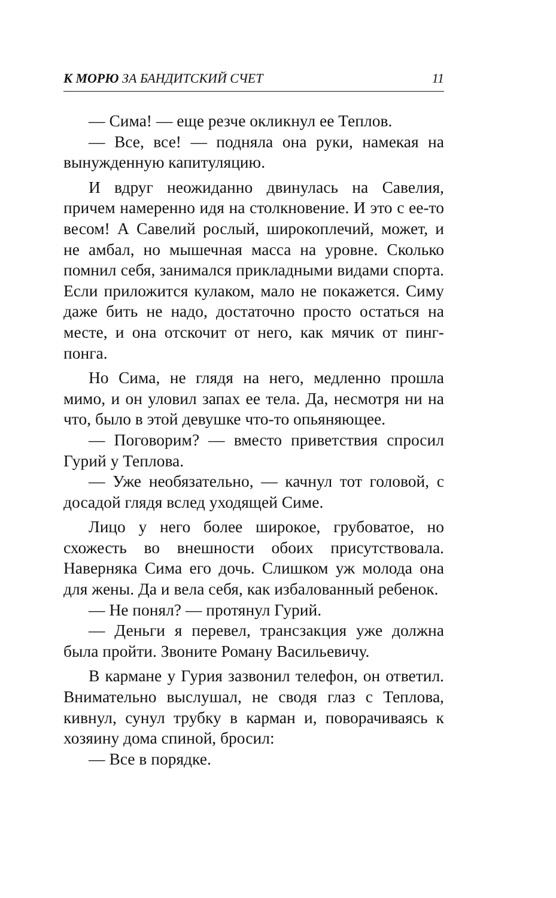К МОРЮ ЗА БАНДИТСКИЙ СЧЕТ 11
— Сима! — еще резче окликнул ее Теплов.
— Все, все! — подняла она руки, намекая на вынужденную капитуляцию.
И вдруг неожиданно двинулась на Савелия, причем намеренно идя на столкновение. И это с ее-то весом! А Савелий рослый, широкоплечий, может, и не амбал, но мышечная масса на уровне. Сколько помнил себя, занимался прикладными видами спорта. Если приложится кулаком, мало не покажется. Симу даже бить не надо, достаточно просто остаться на месте, и она отскочит от него, как мячик от пинг-понга.
Но Сима, не глядя на него, медленно прошла мимо, и он уловил запах ее тела. Да, несмотря ни на что, было в этой девушке что-то опьяняющее.
— Поговорим? — вместо приветствия спросил Гурий у Теплова.
— Уже необязательно, — качнул тот головой, с досадой глядя вслед уходящей Симе.
Лицо у него более широкое, грубоватое, но схожесть во внешности обоих присутствовала. Наверняка Сима его дочь. Слишком уж молода она для жены. Да и вела себя, как избалованный ребенок.
— Не понял? — протянул Гурий.
— Деньги я перевел, трансзакция уже должна была пройти. Звоните Роману Васильевичу.
В кармане у Гурия зазвонил телефон, он ответил. Внимательно выслушал, не сводя глаз с Теплова, кивнул, сунул трубку в карман и, поворачиваясь к хозяину дома спиной, бросил:
— Все в порядке.